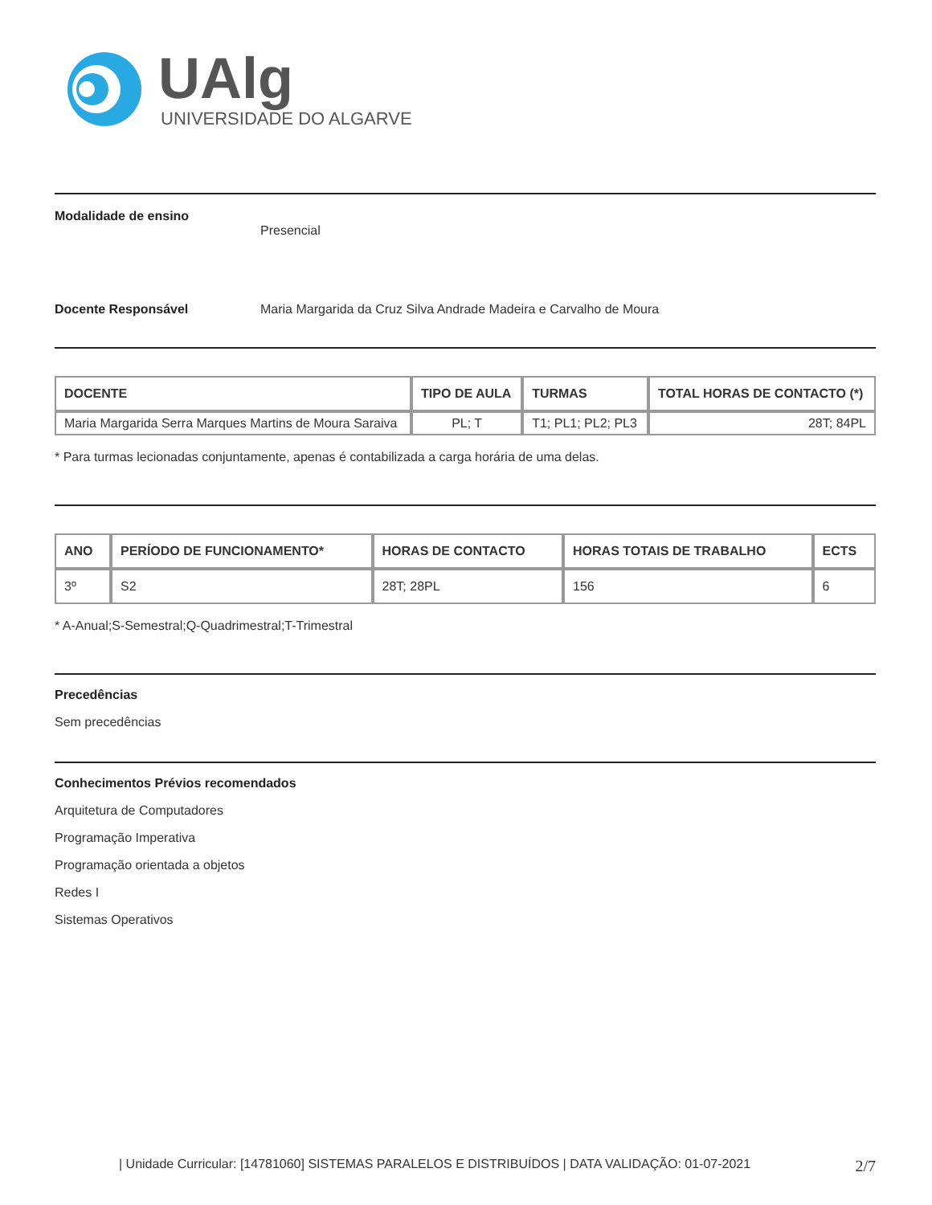UAlg
UNIVERSIDADE DO ALGARVE
Modalidade de ensino Presencial
Docente Responsável Maria Margarida da Cruz Silva Andrade Madeira e Carvalho de Moura
| DOCENTE | TIPO DE AULA | TURMAS | TOTAL HORAS DE CONTACTO (*) |
| --- | --- | --- | --- |
| Maria Margarida Serra Marques Martins de Moura Saraiva | PL; T | T1; PL1; PL2; PL3 | 28T; 84PL |
* Para turmas lecionadas conjuntamente, apenas é contabilizada a carga horária de uma delas.
| ANO | PERÍODO DE FUNCIONAMENTO* | HORAS DE CONTACTO | HORAS TOTAIS DE TRABALHO | ECTS |
| --- | --- | --- | --- | --- |
| 3º | S2 | 28T; 28PL | 156 | 6 |
* A-Anual;S-Semestral;Q-Quadrimestral;T-Trimestral
Precedências
Sem precedências
Conhecimentos Prévios recomendados
Arquitetura de Computadores
Programação Imperativa
Programação orientada a objetos
Redes I
Sistemas Operativos
| Unidade Curricular: [14781060] SISTEMAS PARALELOS E DISTRIBUÍDOS | DATA VALIDAÇÃO: 01-07-2021 2/7